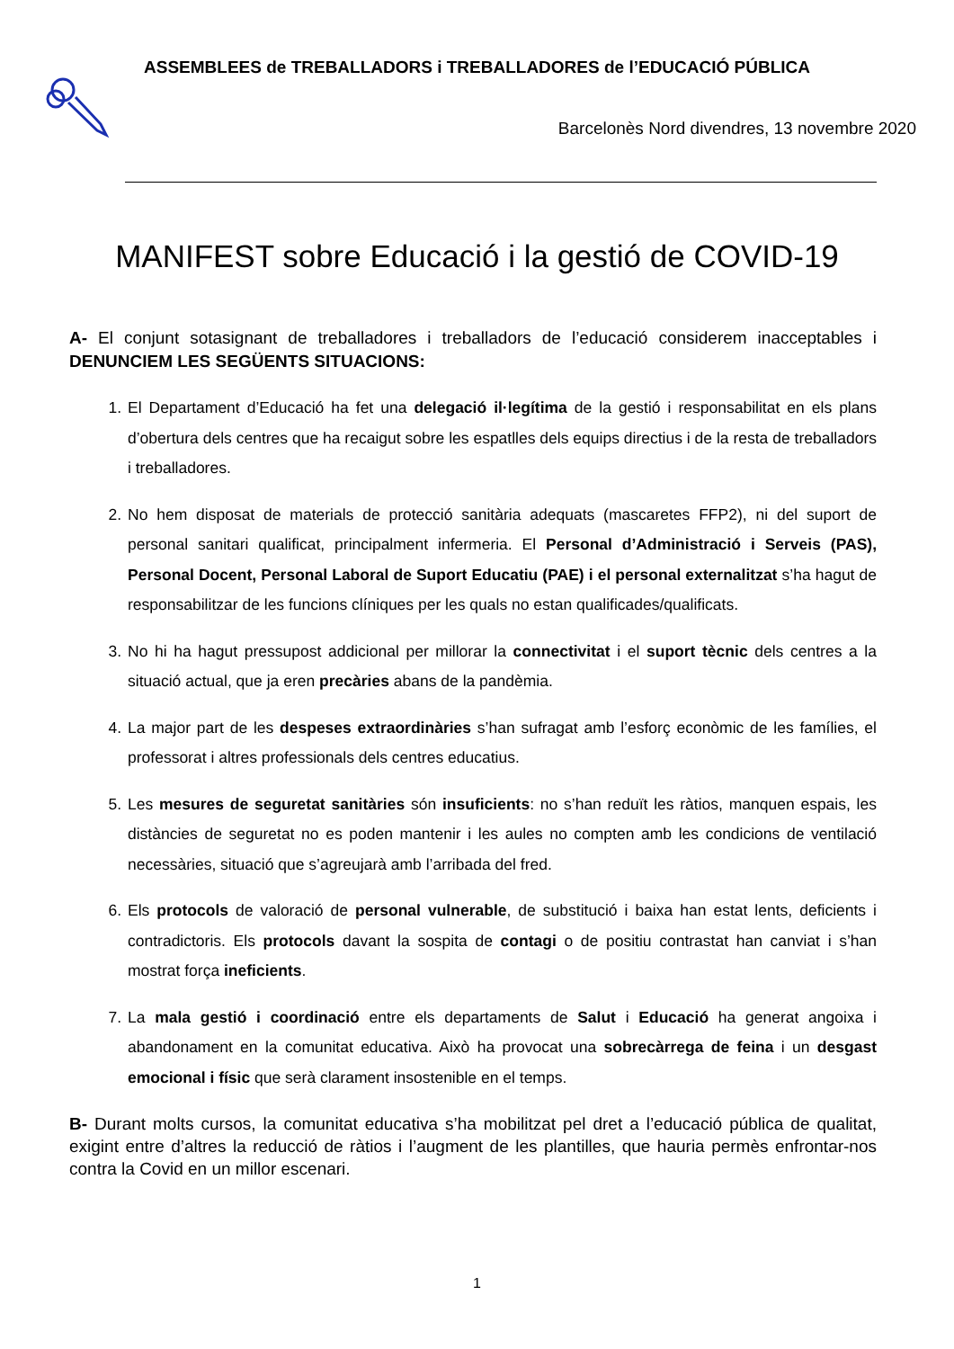ASSEMBLEES de TREBALLADORS i TREBALLADORES de l’EDUCACIÓ PÚBLICA
Barcelonès Nord divendres, 13 novembre 2020
MANIFEST sobre Educació i la gestió de COVID-19
A- El conjunt sotasignant de treballadores i treballadors de l’educació considerem inacceptables i DENUNCIEM LES SEGÜENTS SITUACIONS:
1. El Departament d’Educació ha fet una delegació il·legítima de la gestió i responsabilitat en els plans d’obertura dels centres que ha recaigut sobre les espatlles dels equips directius i de la resta de treballadors i treballadores.
2. No hem disposat de materials de protecció sanitària adequats (mascaretes FFP2), ni del suport de personal sanitari qualificat, principalment infermeria. El Personal d’Administració i Serveis (PAS), Personal Docent, Personal Laboral de Suport Educatiu (PAE) i el personal externalitzat s’ha hagut de responsabilitzar de les funcions clíniques per les quals no estan qualificades/qualificats.
3. No hi ha hagut pressupost addicional per millorar la connectivitat i el suport tècnic dels centres a la situació actual, que ja eren precàries abans de la pandèmia.
4. La major part de les despeses extraordinàries s’han sufragat amb l’esforç econòmic de les famílies, el professorat i altres professionals dels centres educatius.
5. Les mesures de seguretat sanitàries són insuficients: no s’han reduït les ràtios, manquen espais, les distàncies de seguretat no es poden mantenir i les aules no compten amb les condicions de ventilació necessàries, situació que s’agreujarà amb l’arribada del fred.
6. Els protocols de valoració de personal vulnerable, de substitució i baixa han estat lents, deficients i contradictoris. Els protocols davant la sospita de contagi o de positiu contrastat han canviat i s’han mostrat força ineficients.
7. La mala gestió i coordinació entre els departaments de Salut i Educació ha generat angoixa i abandonament en la comunitat educativa. Això ha provocat una sobrecàrrega de feina i un desgast emocional i físic que serà clarament insostenible en el temps.
B- Durant molts cursos, la comunitat educativa s’ha mobilitzat pel dret a l’educació pública de qualitat, exigint entre d’altres la reducció de ràtios i l’augment de les plantilles, que hauria permès enfrontar-nos contra la Covid en un millor escenari.
1